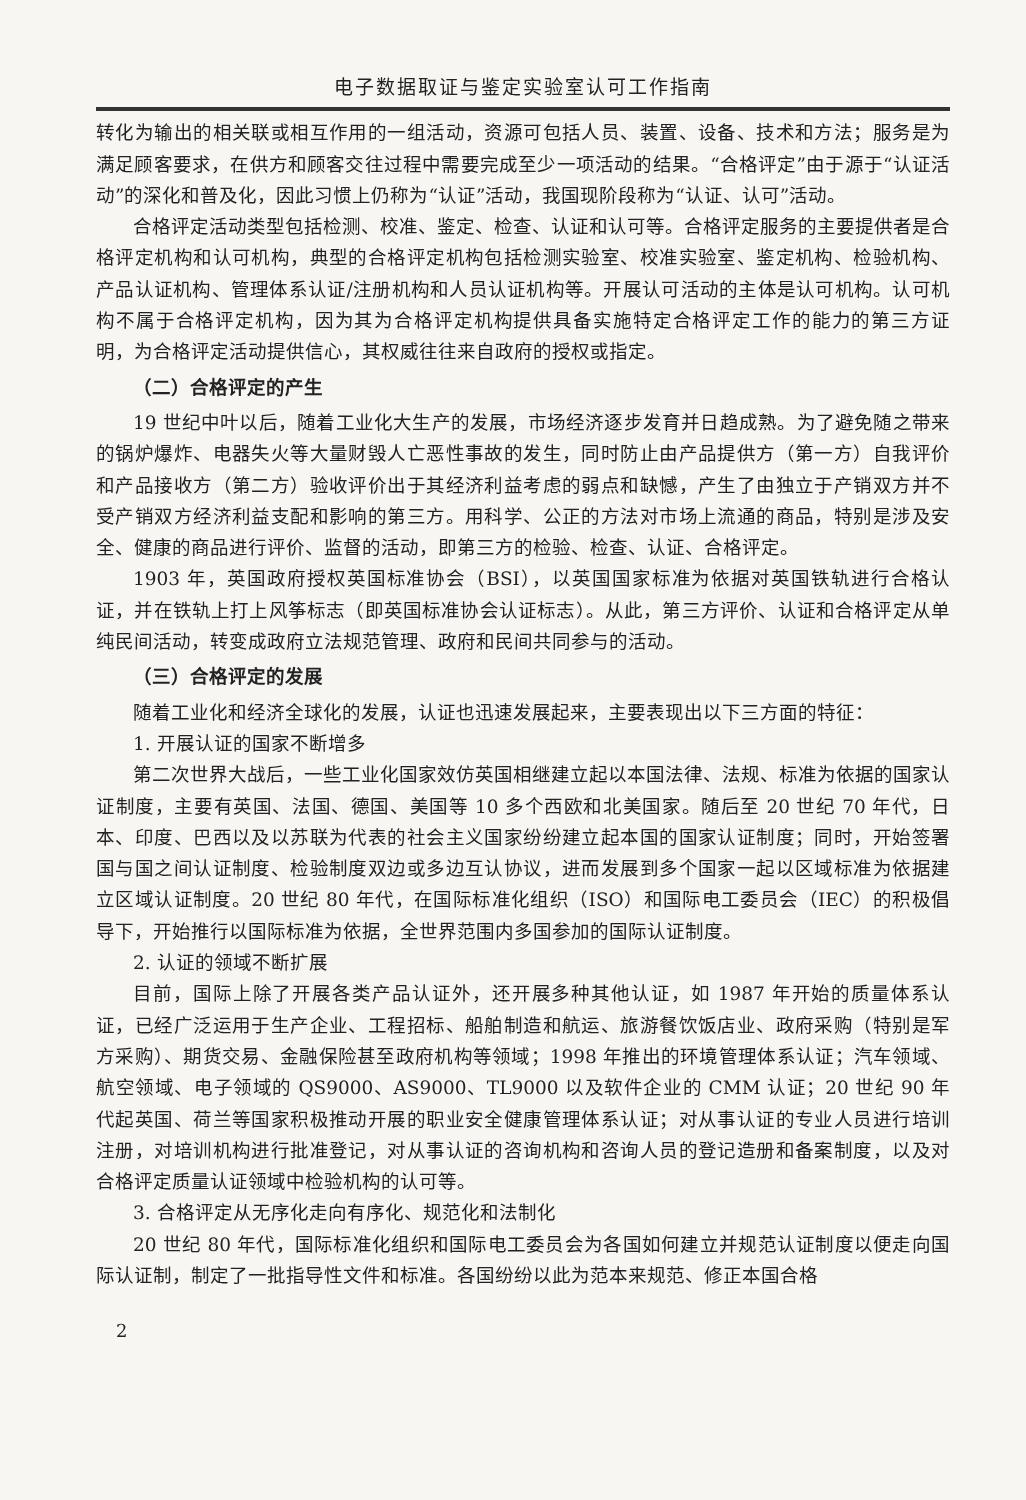电子数据取证与鉴定实验室认可工作指南
转化为输出的相关联或相互作用的一组活动，资源可包括人员、装置、设备、技术和方法；服务是为满足顾客要求，在供方和顾客交往过程中需要完成至少一项活动的结果。“合格评定”由于源于“认证活动”的深化和普及化，因此习惯上仍称为“认证”活动，我国现阶段称为“认证、认可”活动。
合格评定活动类型包括检测、校准、鉴定、检查、认证和认可等。合格评定服务的主要提供者是合格评定机构和认可机构，典型的合格评定机构包括检测实验室、校准实验室、鉴定机构、检验机构、产品认证机构、管理体系认证/注册机构和人员认证机构等。开展认可活动的主体是认可机构。认可机构不属于合格评定机构，因为其为合格评定机构提供具备实施特定合格评定工作的能力的第三方证明，为合格评定活动提供信心，其权威往往来自政府的授权或指定。
（二）合格评定的产生
19 世纪中叶以后，随着工业化大生产的发展，市场经济逐步发育并日趋成熟。为了避免随之带来的锅炉爆炸、电器失火等大量财毁人亡恶性事故的发生，同时防止由产品提供方（第一方）自我评价和产品接收方（第二方）验收评价出于其经济利益考虑的弱点和缺憾，产生了由独立于产销双方并不受产销双方经济利益支配和影响的第三方。用科学、公正的方法对市场上流通的商品，特别是涉及安全、健康的商品进行评价、监督的活动，即第三方的检验、检查、认证、合格评定。
1903 年，英国政府授权英国标准协会（BSI），以英国国家标准为依据对英国铁轨进行合格认证，并在铁轨上打上风筝标志（即英国标准协会认证标志）。从此，第三方评价、认证和合格评定从单纯民间活动，转变成政府立法规范管理、政府和民间共同参与的活动。
（三）合格评定的发展
随着工业化和经济全球化的发展，认证也迅速发展起来，主要表现出以下三方面的特征：
1. 开展认证的国家不断增多
第二次世界大战后，一些工业化国家效仿英国相继建立起以本国法律、法规、标准为依据的国家认证制度，主要有英国、法国、德国、美国等 10 多个西欧和北美国家。随后至 20 世纪 70 年代，日本、印度、巴西以及以苏联为代表的社会主义国家纷纷建立起本国的国家认证制度；同时，开始签署国与国之间认证制度、检验制度双边或多边互认协议，进而发展到多个国家一起以区域标准为依据建立区域认证制度。20 世纪 80 年代，在国际标准化组织（ISO）和国际电工委员会（IEC）的积极倡导下，开始推行以国际标准为依据，全世界范围内多国参加的国际认证制度。
2. 认证的领域不断扩展
目前，国际上除了开展各类产品认证外，还开展多种其他认证，如 1987 年开始的质量体系认证，已经广泛运用于生产企业、工程招标、船舶制造和航运、旅游餐饮饭店业、政府采购（特别是军方采购）、期货交易、金融保险甚至政府机构等领域；1998 年推出的环境管理体系认证；汽车领域、航空领域、电子领域的 QS9000、AS9000、TL9000 以及软件企业的 CMM 认证；20 世纪 90 年代起英国、荷兰等国家积极推动开展的职业安全健康管理体系认证；对从事认证的专业人员进行培训注册，对培训机构进行批准登记，对从事认证的咨询机构和咨询人员的登记造册和备案制度，以及对合格评定质量认证领域中检验机构的认可等。
3. 合格评定从无序化走向有序化、规范化和法制化
20 世纪 80 年代，国际标准化组织和国际电工委员会为各国如何建立并规范认证制度以便走向国际认证制，制定了一批指导性文件和标准。各国纷纷以此为范本来规范、修正本国合格
2